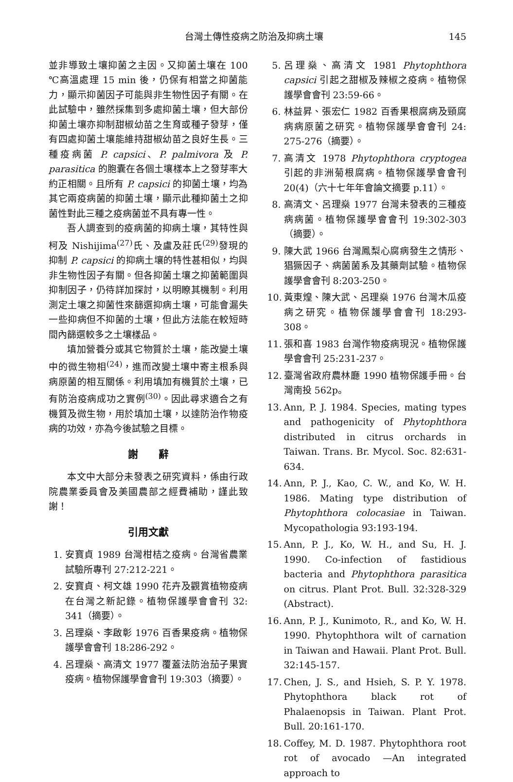台灣土傳性疫病之防治及抑病土壤 145
並非導致土壤抑菌之主因。又抑菌土壤在 100 ℃高溫處理 15 min 後，仍保有相當之抑菌能力，顯示抑菌因子可能與非生物性因子有關。在此試驗中，雖然採集到多處抑菌土壤，但大部份抑菌土壤亦抑制甜椒幼苗之生育或種子發芽，僅有四處抑菌土壤能維持甜椒幼苗之良好生長。三種疫病菌 P. capsici、P. palmivora 及 P. parasitica 的胞囊在各個土壤樣本上之發芽率大約正相關。且所有 P. capsici 的抑菌土壤，均為其它兩疫病菌的抑菌土壤，顯示此種抑菌土之抑菌性對此三種之疫病菌並不具有專一性。
吾人調查到的疫病菌的抑病土壤，其特性與柯及 Nishijima<sup>(27)</sup>氏、及盧及莊氏<sup>(29)</sup>發現的抑制 P. capsici 的抑病土壤的特性甚相似，均與非生物性因子有關。但各抑菌土壤之抑菌範圍與抑制因子，仍待詳加探討，以明瞭其機制。利用測定土壤之抑菌性來篩選抑病土壤，可能會漏失一些抑病但不抑菌的土壤，但此方法能在較短時間內篩選較多之土壤樣品。
填加營養分或其它物質於土壤，能改變土壤中的微生物相<sup>(24)</sup>，進而改變土壤中寄主根系與病原菌的相互關係。利用填加有機質於土壤，已有防治疫病成功之實例<sup>(30)</sup>。因此尋求適合之有機質及微生物，用於填加土壤，以達防治作物疫病的功效，亦為今後試驗之目標。
謝　　辭
本文中大部分未發表之研究資料，係由行政院農業委員會及美國農部之經費補助，謹此致謝！
引用文獻
1. 安寶貞 1989 台灣柑桔之疫病。台灣省農業試驗所專刊 27:212-221。
2. 安寶貞、柯文雄 1990 花卉及觀賞植物疫病在台灣之新記錄。植物保護學會會刊 32: 341（摘要）。
3. 呂理燊、李啟彰 1976 百香果疫病。植物保護學會會刊 18:286-292。
4. 呂理燊、高清文 1977 覆蓋法防治茄子果實疫病。植物保護學會會刊 19:303（摘要）。
5. 呂理燊、高清文 1981 Phytophthora capsici 引起之甜椒及辣椒之疫病。植物保護學會會刊 23:59-66。
6. 林益昇、張宏仁 1982 百香果根腐病及頸腐病病原菌之研究。植物保護學會會刊 24: 275-276（摘要）。
7. 高清文 1978 Phytophthora cryptogea 引起的非洲菊根腐病。植物保護學會會刊 20(4)（六十七年年會論文摘要 p.11）。
8. 高清文、呂理燊 1977 台灣未發表的三種疫病病菌。植物保護學會會刊 19:302-303（摘要）。
9. 陳大武 1966 台灣鳳梨心腐病發生之情形、猖獗因子、病菌菌系及其藥劑試驗。植物保護學會會刊 8:203-250。
10. 黃東煌、陳大武、呂理燊 1976 台灣木瓜疫病之研究。植物保護學會會刊 18:293-308。
11. 張和喜 1983 台灣作物疫病現況。植物保護學會會刊 25:231-237。
12. 臺灣省政府農林廳 1990 植物保護手冊。台灣南投 562p。
13. Ann, P. J. 1984. Species, mating types and pathogenicity of Phytophthora distributed in citrus orchards in Taiwan. Trans. Br. Mycol. Soc. 82:631-634.
14. Ann, P. J., Kao, C. W., and Ko, W. H. 1986. Mating type distribution of Phytophthora colocasiae in Taiwan. Mycopathologia 93:193-194.
15. Ann, P. J., Ko, W. H., and Su, H. J. 1990. Co-infection of fastidious bacteria and Phytophthora parasitica on citrus. Plant Prot. Bull. 32:328-329 (Abstract).
16. Ann, P. J., Kunimoto, R., and Ko, W. H. 1990. Phytophthora wilt of carnation in Taiwan and Hawaii. Plant Prot. Bull. 32:145-157.
17. Chen, J. S., and Hsieh, S. P. Y. 1978. Phytophthora black rot of Phalaenopsis in Taiwan. Plant Prot. Bull. 20:161-170.
18. Coffey, M. D. 1987. Phytophthora root rot of avocado —An integrated approach to